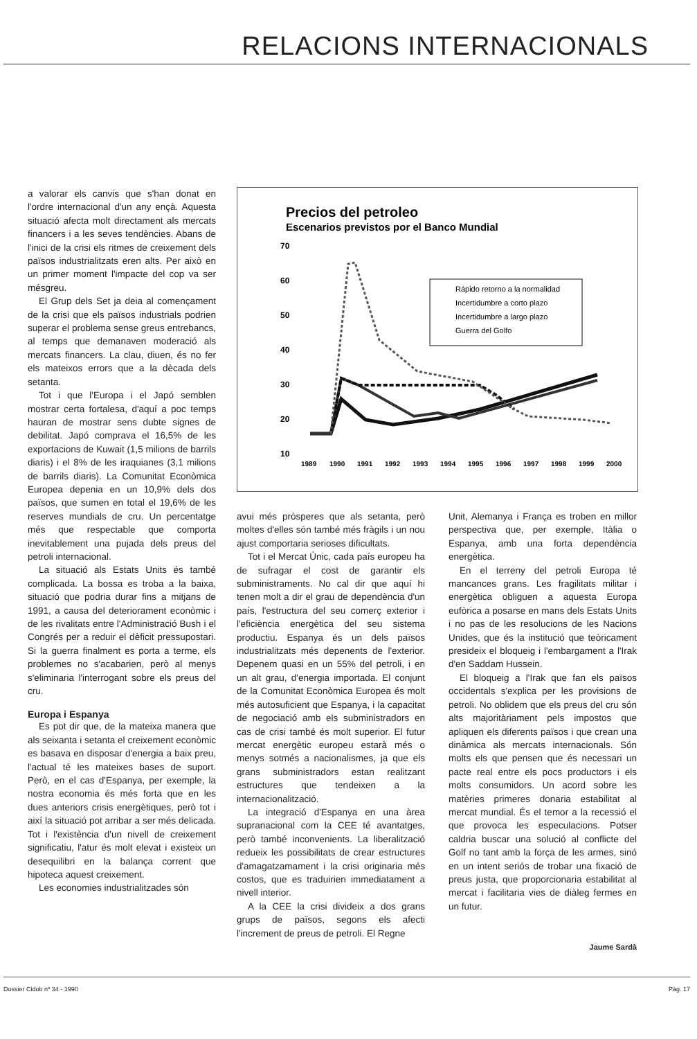RELACIONS INTERNACIONALS
a valorar els canvis que s'han donat en l'ordre internacional d'un any ençà. Aquesta situació afecta molt directament als mercats financers i a les seves tendències. Abans de l'inici de la crisi els ritmes de creixement dels països industrialitzats eren alts. Per això en un primer moment l'impacte del cop va ser mésgreu.
El Grup dels Set ja deia al començament de la crisi que els països industrials podrien superar el problema sense greus entrebancs, al temps que demanaven moderació als mercats financers. La clau, diuen, és no fer els mateixos errors que a la dècada dels setanta.
Tot i que l'Europa i el Japó semblen mostrar certa fortalesa, d'aquí a poc temps hauran de mostrar sens dubte signes de debilitat. Japó comprava el 16,5% de les exportacions de Kuwait (1,5 milions de barrils diaris) i el 8% de les iraquianes (3,1 milions de barrils diaris). La Comunitat Econòmica Europea depenia en un 10,9% dels dos països, que sumen en total el 19,6% de les reserves mundials de cru. Un percentatge més que respectable que comporta inevitablement una pujada dels preus del petroli internacional.
La situació als Estats Units és també complicada. La bossa es troba a la baixa, situació que podria durar fins a mitjans de 1991, a causa del deteriorament econòmic i de les rivalitats entre l'Administració Bush i el Congrés per a reduir el dèficit pressupostari. Si la guerra finalment es porta a terme, els problemes no s'acabarien, però al menys s'eliminaria l'interrogant sobre els preus del cru.
Europa i Espanya
Es pot dir que, de la mateixa manera que als seixanta i setanta el creixement econòmic es basava en disposar d'energia a baix preu, l'actual té les mateixes bases de suport. Però, en el cas d'Espanya, per exemple, la nostra economia és més forta que en les dues anteriors crisis energètiques, però tot i així la situació pot arribar a ser més delicada. Tot i l'existència d'un nivell de creixement significatiu, l'atur és molt elevat i existeix un desequilibri en la balança corrent que hipoteca aquest creixement.
Les economies industrialitzades són
Precios del petroleo
Escenarios previstos por el Banco Mundial
70
60
50
40
30
20
10
1989
1990
1991
1992
1993
1994
1995
1996
1997
1998
1999
2000
Rápido retorno a la normalidad
Incertidumbre a corto plazo
Incertidumbre a largo plazo
Guerra del Golfo
avui més pròsperes que als setanta, però moltes d'elles són també més fràgils i un nou ajust comportaria serioses dificultats.
Tot i el Mercat Únic, cada país europeu ha de sufragar el cost de garantir els subministraments. No cal dir que aquí hi tenen molt a dir el grau de dependència d'un país, l'estructura del seu comerç exterior i l'eficiència energètica del seu sistema productiu. Espanya és un dels països industrialitzats més depenents de l'exterior. Depenem quasi en un 55% del petroli, i en un alt grau, d'energia importada. El conjunt de la Comunitat Econòmica Europea és molt més autosuficient que Espanya, i la capacitat de negociació amb els subministradors en cas de crisi també és molt superior. El futur mercat energètic europeu estarà més o menys sotmés a nacionalismes, ja que els grans subministradors estan realitzant estructures que tendeixen a la internacionalització.
La integració d'Espanya en una àrea supranacional com la CEE té avantatges, però també inconvenients. La liberalització redueix les possibilitats de crear estructures d'amagatzamament i la crisi originaria més costos, que es traduirien immediatament a nivell interior.
A la CEE la crisi divideix a dos grans grups de països, segons els afecti l'increment de preus de petroli. El Regne
Unit, Alemanya i França es troben en millor perspectiva que, per exemple, Itàlia o Espanya, amb una forta dependència energètica.
En el terreny del petroli Europa té mancances grans. Les fragilitats militar i energètica obliguen a aquesta Europa eufòrica a posarse en mans dels Estats Units i no pas de les resolucions de les Nacions Unides, que és la institució que teòricament presideix el bloqueig i l'embargament a l'Irak d'en Saddam Hussein.
El bloqueig a l'Irak que fan els països occidentals s'explica per les provisions de petroli. No oblidem que els preus del cru són alts majoritàriament pels impostos que apliquen els diferents països i que crean una dinàmica als mercats internacionals. Són molts els que pensen que és necessari un pacte real entre els pocs productors i els molts consumidors. Un acord sobre les matèries primeres donaria estabilitat al mercat mundial. És el temor a la recessió el que provoca les especulacions. Potser caldria buscar una solució al conflicte del Golf no tant amb la força de les armes, sinó en un intent seriós de trobar una fixació de preus justa, que proporcionaria estabilitat al mercat i facilitaria vies de diàleg fermes en un futur.
Jaume Sardà
Dossier Cidob nº 34 - 1990 Pàg. 17